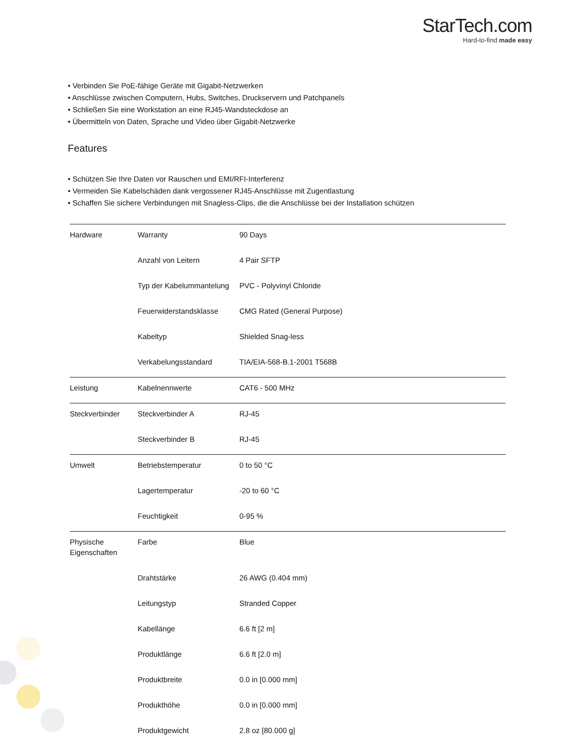StarTech.com
Hard-to-find made easy
• Verbinden Sie PoE-fähige Geräte mit Gigabit-Netzwerken
• Anschlüsse zwischen Computern, Hubs, Switches, Druckservern und Patchpanels
• Schließen Sie eine Workstation an eine RJ45-Wandsteckdose an
• Übermitteln von Daten, Sprache und Video über Gigabit-Netzwerke
Features
• Schützen Sie Ihre Daten vor Rauschen und EMI/RFI-Interferenz
• Vermeiden Sie Kabelschäden dank vergossener RJ45-Anschlüsse mit Zugentlastung
• Schaffen Sie sichere Verbindungen mit Snagless-Clips, die die Anschlüsse bei der Installation schützen
| Hardware | Warranty | 90 Days |
| | Anzahl von Leitern | 4 Pair SFTP |
| | Typ der Kabelummantelung | PVC - Polyvinyl Chloride |
| | Feuerwiderstandsklasse | CMG Rated (General Purpose) |
| | Kabeltyp | Shielded Snag-less |
| | Verkabelungsstandard | TIA/EIA-568-B.1-2001 T568B |
| Leistung | Kabelnennwerte | CAT6 - 500 MHz |
| Steckverbinder | Steckverbinder A | RJ-45 |
| | Steckverbinder B | RJ-45 |
| Umwelt | Betriebstemperatur | 0 to 50 °C |
| | Lagertemperatur | -20 to 60 °C |
| | Feuchtigkeit | 0-95 % |
| Physische Eigenschaften | Farbe | Blue |
| | Drahtstärke | 26 AWG (0.404 mm) |
| | Leitungstyp | Stranded Copper |
| | Kabellänge | 6.6 ft [2 m] |
| | Produktlänge | 6.6 ft [2.0 m] |
| | Produktbreite | 0.0 in [0.000 mm] |
| | Produkthöhe | 0.0 in [0.000 mm] |
| | Produktgewicht | 2.8 oz [80.000 g] |